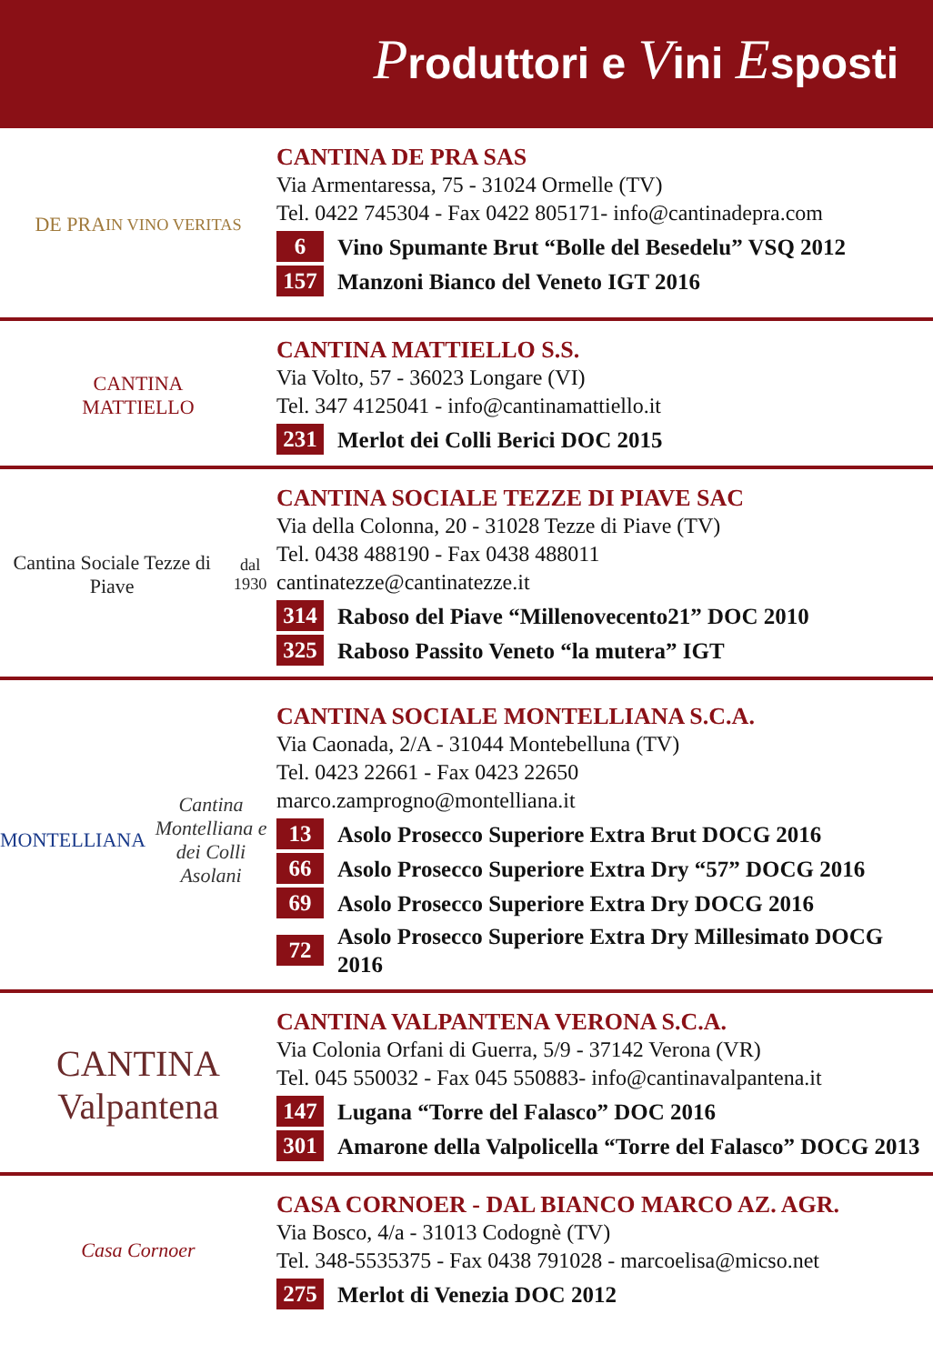Produttori e Vini Esposti
DE PRA
IN VINO VERITAS
CANTINA DE PRA SAS
Via Armentaressa, 75 - 31024 Ormelle (TV)
Tel. 0422 745304 - Fax 0422 805171- info@cantinadepra.com
6 Vino Spumante Brut “Bolle del Besedelu” VSQ 2012
157 Manzoni Bianco del Veneto IGT 2016
CANTINA
MATTIELLO
CANTINA MATTIELLO S.S.
Via Volto, 57 - 36023 Longare (VI)
Tel. 347 4125041 - info@cantinamattiello.it
231 Merlot dei Colli Berici DOC 2015
Cantina Sociale Tezze di Piave
dal 1930
CANTINA SOCIALE TEZZE DI PIAVE SAC
Via della Colonna, 20 - 31028 Tezze di Piave (TV)
Tel. 0438 488190 - Fax 0438 488011
cantinatezze@cantinatezze.it
314 Raboso del Piave “Millenovecento21” DOC 2010
325 Raboso Passito Veneto “la mutera” IGT
MONTELLIANA
Cantina Montelliana e dei Colli Asolani
CANTINA SOCIALE MONTELLIANA S.C.A.
Via Caonada, 2/A - 31044 Montebelluna (TV)
Tel. 0423 22661 - Fax 0423 22650
marco.zamprogno@montelliana.it
13 Asolo Prosecco Superiore Extra Brut DOCG 2016
66 Asolo Prosecco Superiore Extra Dry “57” DOCG 2016
69 Asolo Prosecco Superiore Extra Dry DOCG 2016
72 Asolo Prosecco Superiore Extra Dry Millesimato DOCG 2016
CANTINA
Valpantena
CANTINA VALPANTENA VERONA S.C.A.
Via Colonia Orfani di Guerra, 5/9 - 37142 Verona (VR)
Tel. 045 550032 - Fax 045 550883- info@cantinavalpantena.it
147 Lugana “Torre del Falasco” DOC 2016
301 Amarone della Valpolicella “Torre del Falasco” DOCG 2013
Casa Cornoer
CASA CORNOER - DAL BIANCO MARCO AZ. AGR.
Via Bosco, 4/a - 31013 Codognè (TV)
Tel. 348-5535375 - Fax 0438 791028 - marcoelisa@micso.net
275 Merlot di Venezia DOC 2012